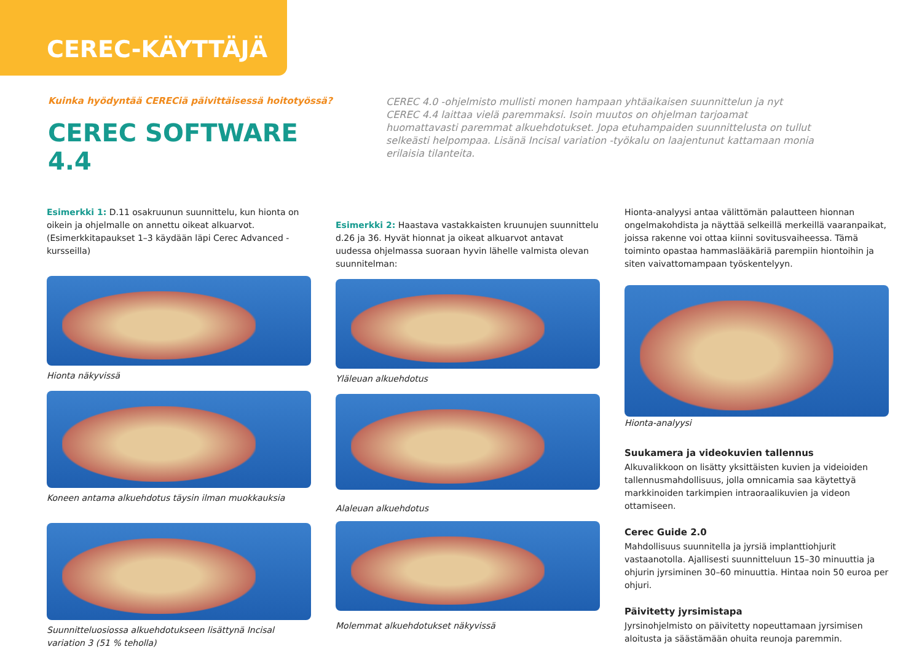CEREC-KÄYTTÄJÄ
Kuinka hyödyntää CERECiä päivittäisessä hoitotyössä?
CEREC SOFTWARE 4.4
CEREC 4.0 -ohjelmisto mullisti monen hampaan yhtäaikaisen suunnittelun ja nyt CEREC 4.4 laittaa vielä paremmaksi. Isoin muutos on ohjelman tarjoamat huomattavasti paremmat alkuehdotukset. Jopa etuhampaiden suunnittelusta on tullut selkeästi helpompaa. Lisänä Incisal variation -työkalu on laajentunut kattamaan monia erilaisia tilanteita.
Esimerkki 1: D.11 osakruunun suunnittelu, kun hionta on oikein ja ohjelmalle on annettu oikeat alkuarvot.
(Esimerkkitapaukset 1–3 käydään läpi Cerec Advanced -kursseilla)
Hionta näkyvissä
Koneen antama alkuehdotus täysin ilman muokkauksia
Suunnitteluosiossa alkuehdotukseen lisättynä Incisal variation 3 (51 % teholla)
Esimerkki 2: Haastava vastakkaisten kruunujen suunnittelu d.26 ja 36. Hyvät hionnat ja oikeat alkuarvot antavat uudessa ohjelmassa suoraan hyvin lähelle valmista olevan suunnitelman:
Yläleuan alkuehdotus
Alaleuan alkuehdotus
Molemmat alkuehdotukset näkyvissä
Hionta-analyysi antaa välittömän palautteen hionnan ongelmakohdista ja näyttää selkeillä merkeillä vaaranpaikat, joissa rakenne voi ottaa kiinni sovitusvaiheessa. Tämä toiminto opastaa hammaslääkäriä parempiin hiontoihin ja siten vaivattomampaan työskentelyyn.
Hionta-analyysi
Suukamera ja videokuvien tallennus
Alkuvalikkoon on lisätty yksittäisten kuvien ja videioiden tallennusmahdollisuus, jolla omnicamia saa käytettyä markkinoiden tarkimpien intraoraalikuvien ja videon ottamiseen.
Cerec Guide 2.0
Mahdollisuus suunnitella ja jyrsiä implanttiohjurit vastaanotolla. Ajallisesti suunnitteluun 15–30 minuuttia ja ohjurin jyrsiminen 30–60 minuuttia. Hintaa noin 50 euroa per ohjuri.
Päivitetty jyrsimistapa
Jyrsinohjelmisto on päivitetty nopeuttamaan jyrsimisen aloitusta ja säästämään ohuita reunoja paremmin.